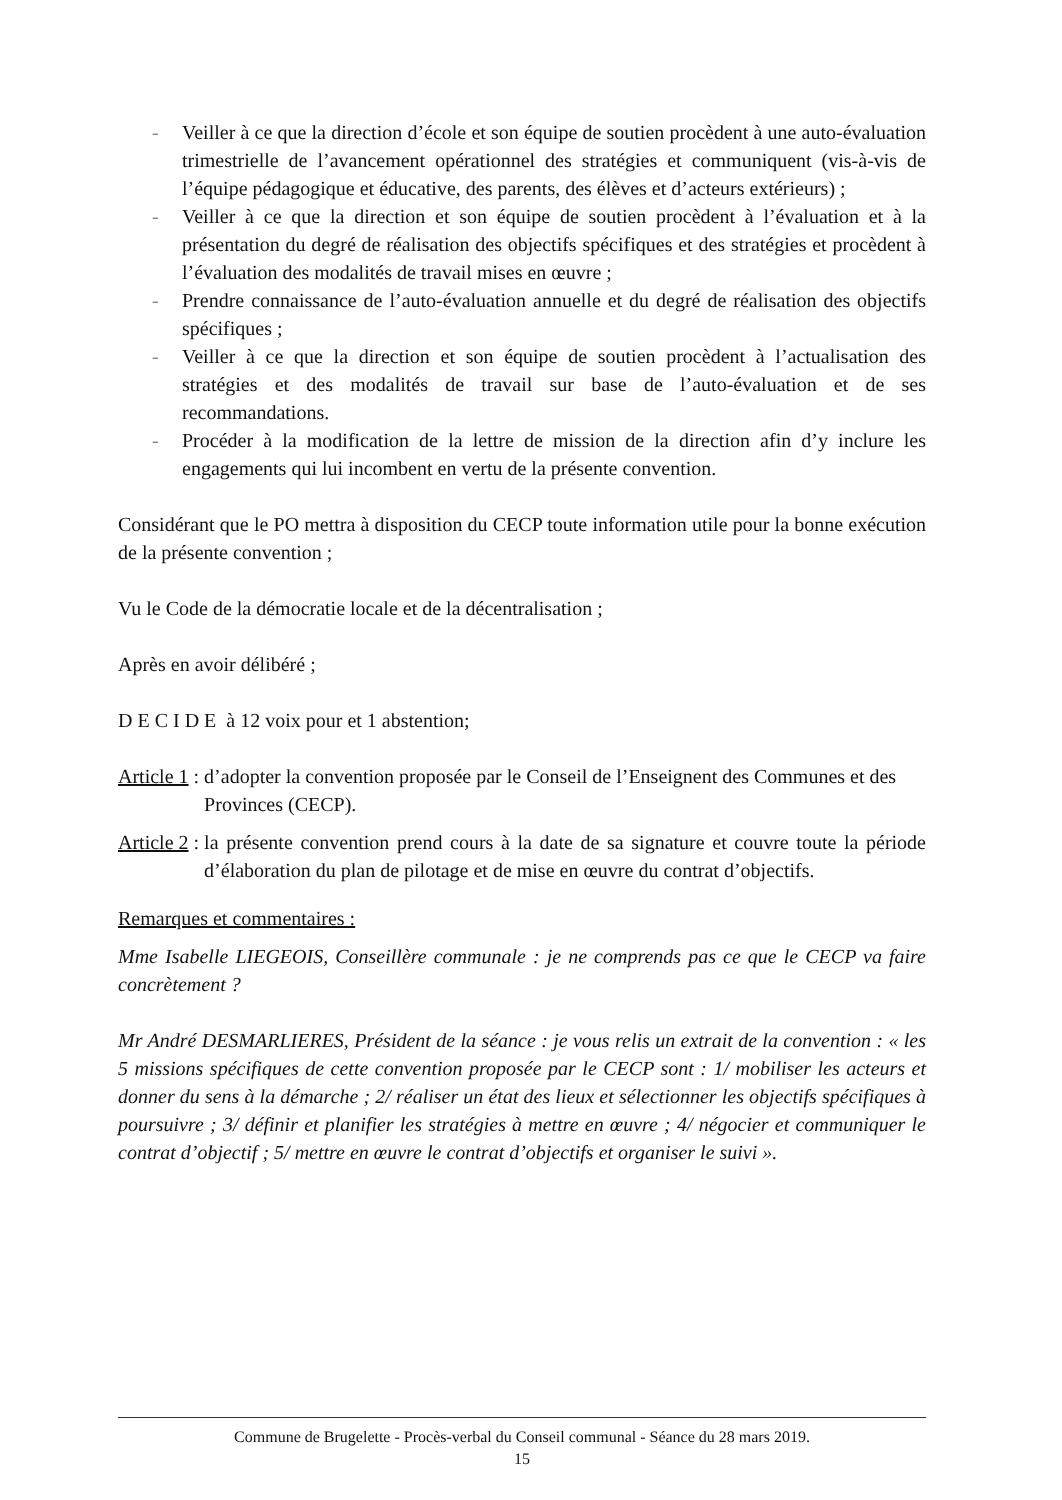- Veiller à ce que la direction d’école et son équipe de soutien procèdent à une auto-évaluation trimestrielle de l’avancement opérationnel des stratégies et communiquent (vis-à-vis de l’équipe pédagogique et éducative, des parents, des élèves et d’acteurs extérieurs) ;
- Veiller à ce que la direction et son équipe de soutien procèdent à l’évaluation et à la présentation du degré de réalisation des objectifs spécifiques et des stratégies et procèdent à l’évaluation des modalités de travail mises en œuvre ;
- Prendre connaissance de l’auto-évaluation annuelle et du degré de réalisation des objectifs spécifiques ;
- Veiller à ce que la direction et son équipe de soutien procèdent à l’actualisation des stratégies et des modalités de travail sur base de l’auto-évaluation et de ses recommandations.
- Procéder à la modification de la lettre de mission de la direction afin d’y inclure les engagements qui lui incombent en vertu de la présente convention.
Considérant que le PO mettra à disposition du CECP toute information utile pour la bonne exécution de la présente convention ;
Vu le Code de la démocratie locale et de la décentralisation ;
Après en avoir délibéré ;
D E C I D E à 12 voix pour et 1 abstention;
Article 1 : d’adopter la convention proposée par le Conseil de l’Enseignent des Communes et des Provinces (CECP).
Article 2 : la présente convention prend cours à la date de sa signature et couvre toute la période d’élaboration du plan de pilotage et de mise en œuvre du contrat d’objectifs.
Remarques et commentaires :
Mme Isabelle LIEGEOIS, Conseillère communale : je ne comprends pas ce que le CECP va faire concrètement ?
Mr André DESMARLIERES, Président de la séance : je vous relis un extrait de la convention : « les 5 missions spécifiques de cette convention proposée par le CECP sont : 1/ mobiliser les acteurs et donner du sens à la démarche ; 2/ réaliser un état des lieux et sélectionner les objectifs spécifiques à poursuivre ; 3/ définir et planifier les stratégies à mettre en œuvre ; 4/ négocier et communiquer le contrat d’objectif ; 5/ mettre en œuvre le contrat d’objectifs et organiser le suivi ».
Commune de Brugelette - Procès-verbal du Conseil communal - Séance du 28 mars 2019.
15